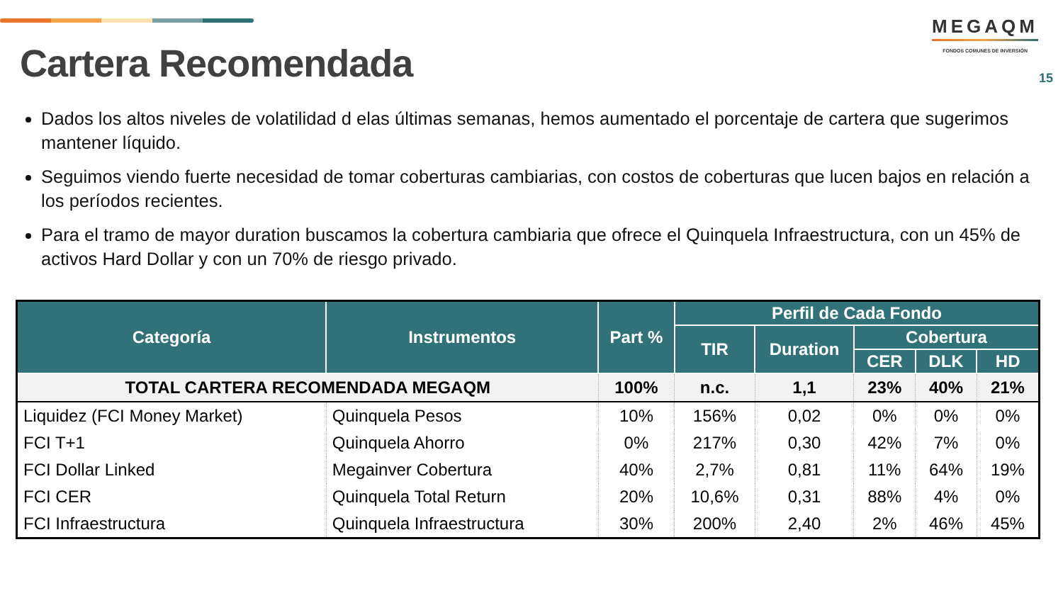MEGAQM
FONDOS COMUNES DE INVERSIÓN
Cartera Recomendada
15
Dados los altos niveles de volatilidad d elas últimas semanas, hemos aumentado el porcentaje de cartera que sugerimos mantener líquido.
Seguimos viendo fuerte necesidad de tomar coberturas cambiarias, con costos de coberturas que lucen bajos en relación a los períodos recientes.
Para el tramo de mayor duration buscamos la cobertura cambiaria que ofrece el Quinquela Infraestructura, con un 45% de activos Hard Dollar y con un 70% de riesgo privado.
| Categoría | Instrumentos | Part % | Perfil de Cada Fondo | | | | |
| --- | --- | --- | --- | --- | --- | --- | --- |
| | | | TIR | Duration | Cobertura | | |
| | | | | | CER | DLK | HD |
| TOTAL CARTERA RECOMENDADA MEGAQM | | 100% | n.c. | 1,1 | 23% | 40% | 21% |
| Liquidez (FCI Money Market) | Quinquela Pesos | 10% | 156% | 0,02 | 0% | 0% | 0% |
| FCI T+1 | Quinquela Ahorro | 0% | 217% | 0,30 | 42% | 7% | 0% |
| FCI Dollar Linked | Megainver Cobertura | 40% | 2,7% | 0,81 | 11% | 64% | 19% |
| FCI CER | Quinquela Total Return | 20% | 10,6% | 0,31 | 88% | 4% | 0% |
| FCI Infraestructura | Quinquela Infraestructura | 30% | 200% | 2,40 | 2% | 46% | 45% |